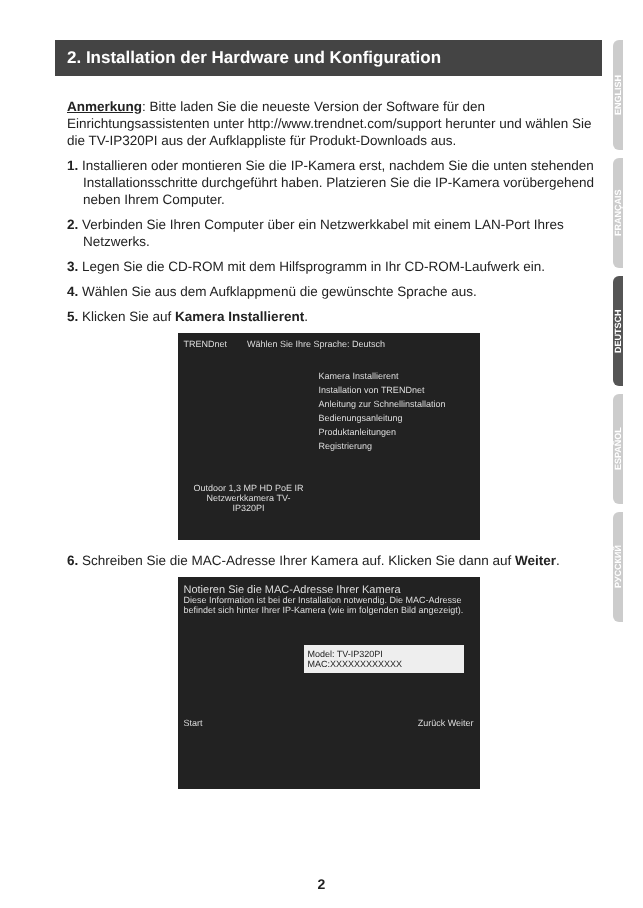2. Installation der Hardware und Konfiguration
Anmerkung: Bitte laden Sie die neueste Version der Software für den Einrichtungsassistenten unter http://www.trendnet.com/support herunter und wählen Sie die TV-IP320PI aus der Aufklappliste für Produkt-Downloads aus.
1. Installieren oder montieren Sie die IP-Kamera erst, nachdem Sie die unten stehenden Installationsschritte durchgeführt haben. Platzieren Sie die IP-Kamera vorübergehend neben Ihrem Computer.
2. Verbinden Sie Ihren Computer über ein Netzwerkkabel mit einem LAN-Port Ihres Netzwerks.
3. Legen Sie die CD-ROM mit dem Hilfsprogramm in Ihr CD-ROM-Laufwerk ein.
4. Wählen Sie aus dem Aufklappmenü die gewünschte Sprache aus.
5. Klicken Sie auf Kamera Installierent.
TRENDnet Wählen Sie Ihre Sprache: Deutsch
Kamera Installierent
Installation von TRENDnet
Anleitung zur Schnellinstallation
Bedienungsanleitung
Produktanleitungen
Registrierung
Outdoor 1,3 MP HD PoE IR Netzwerkkamera TV-IP320PI
6. Schreiben Sie die MAC-Adresse Ihrer Kamera auf. Klicken Sie dann auf Weiter.
Notieren Sie die MAC-Adresse Ihrer Kamera
Diese Information ist bei der Installation notwendig. Die MAC-Adresse befindet sich hinter Ihrer IP-Kamera (wie im folgenden Bild angezeigt).
Model: TV-IP320PI
MAC:XXXXXXXXXXXX
Start Zurück Weiter
ENGLISH
FRANÇAIS
DEUTSCH
ESPAÑOL
РУССКИЙ
2